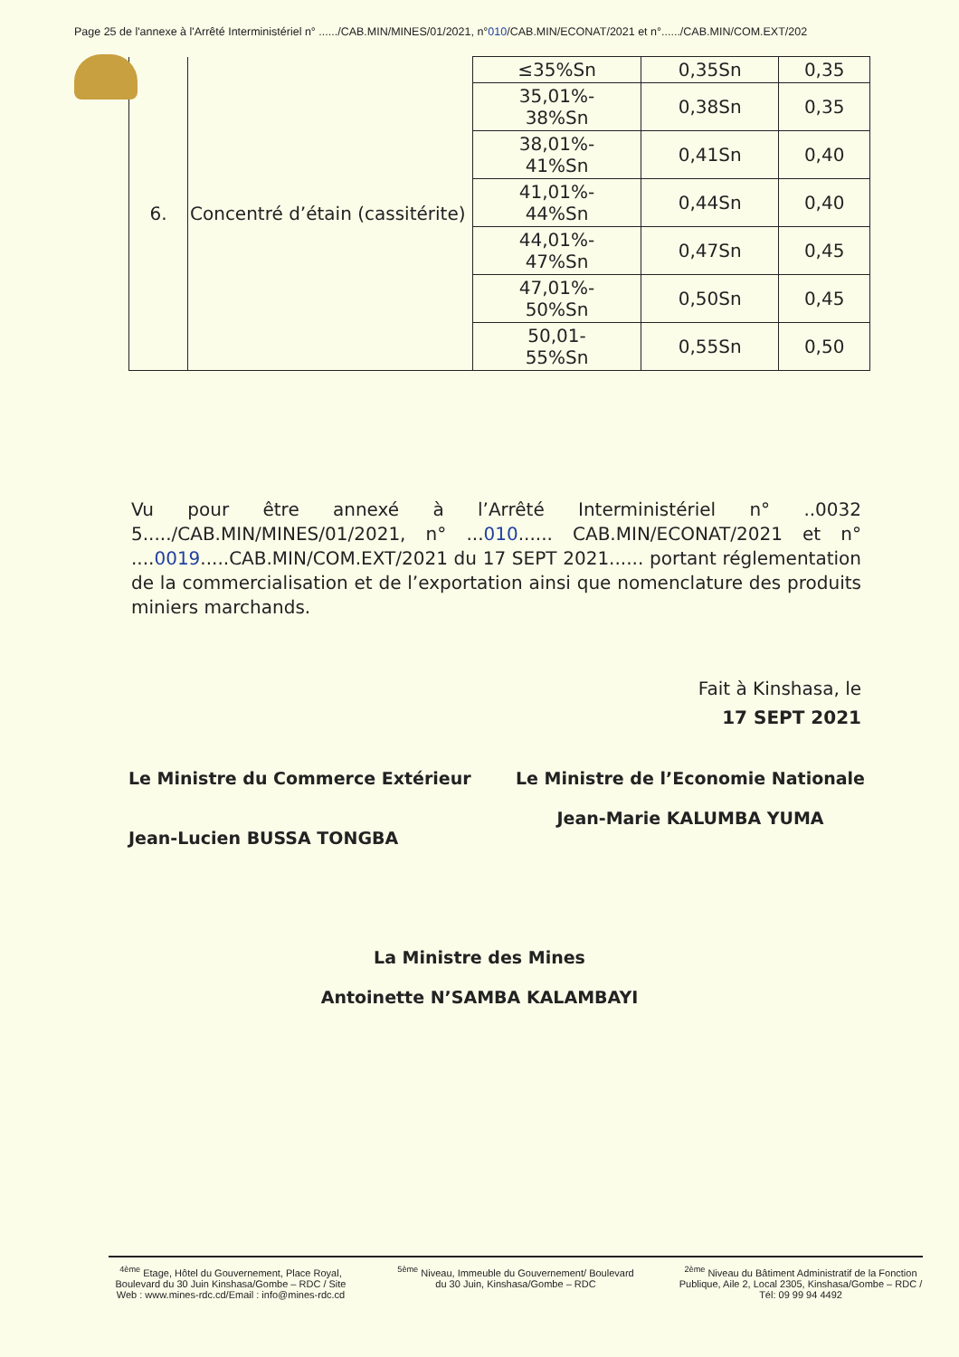Page 25 de l'annexe à l'Arrêté Interministériel n° ....../CAB.MIN/MINES/01/2021, n°010/CAB.MIN/ECONAT/2021 et n°....../CAB.MIN/COM.EXT/202
| 6. | Concentré d’étain (cassitérite) | ≤35%Sn | 0,35Sn | 0,35 |
| | | 35,01%- 38%Sn | 0,38Sn | 0,35 |
| | | 38,01%- 41%Sn | 0,41Sn | 0,40 |
| | | 41,01%- 44%Sn | 0,44Sn | 0,40 |
| | | 44,01%- 47%Sn | 0,47Sn | 0,45 |
| | | 47,01%- 50%Sn | 0,50Sn | 0,45 |
| | | 50,01- 55%Sn | 0,55Sn | 0,50 |
Vu pour être annexé à l’Arrêté Interministériel n° ..0032 5...../CAB.MIN/MINES/01/2021, n° ...010...... CAB.MIN/ECONAT/2021 et n° ....0019.....CAB.MIN/COM.EXT/2021 du 17 SEPT 2021...... portant réglementation de la commercialisation et de l’exportation ainsi que nomenclature des produits miniers marchands.
Fait à Kinshasa, le
17 SEPT 2021
Le Ministre du Commerce Extérieur
Jean-Lucien BUSSA TONGBA
Le Ministre de l’Economie Nationale
Jean-Marie KALUMBA YUMA
La Ministre des Mines
Antoinette N’SAMBA KALAMBAYI
<sup>4ème</sup> Etage, Hôtel du Gouvernement, Place Royal, Boulevard du 30 Juin Kinshasa/Gombe – RDC / Site Web : www.mines-rdc.cd/Email : info@mines-rdc.cd
<sup>5ème</sup> Niveau, Immeuble du Gouvernement/ Boulevard du 30 Juin, Kinshasa/Gombe – RDC
<sup>2ème</sup> Niveau du Bâtiment Administratif de la Fonction Publique, Aile 2, Local 2305, Kinshasa/Gombe – RDC / Tél: 09 99 94 4492